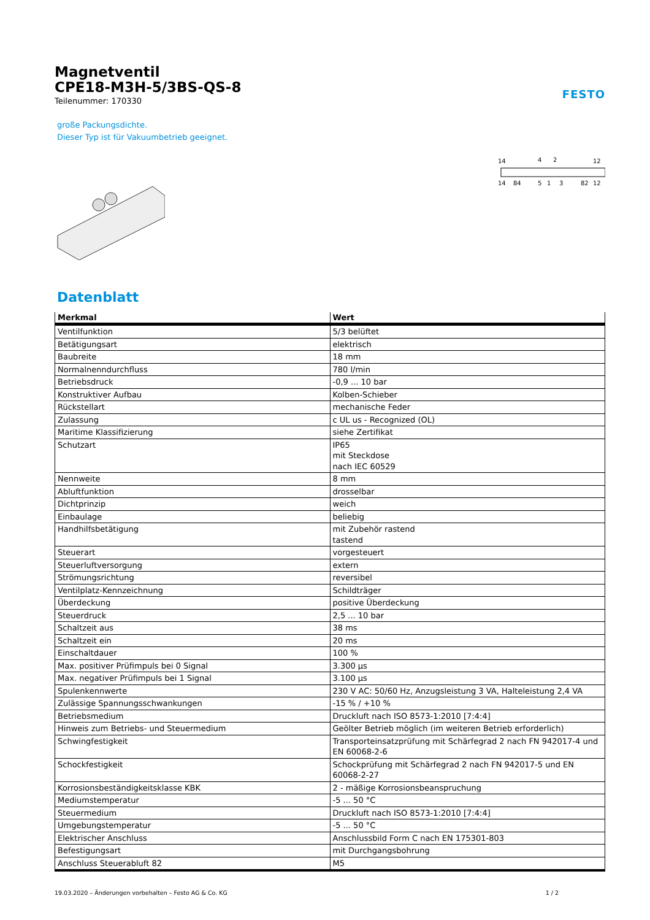Magnetventil
CPE18-M3H-5/3BS-QS-8
Teilenummer: 170330
FESTO
große Packungsdichte.
Dieser Typ ist für Vakuumbetrieb geeignet.
14
4
2
12
14
84
5
1
3
82
12
Datenblatt
| Merkmal | Wert |
| --- | --- |
| Ventilfunktion | 5/3 belüftet |
| Betätigungsart | elektrisch |
| Baubreite | 18 mm |
| Normalnenndurchfluss | 780 l/min |
| Betriebsdruck | -0,9 ... 10 bar |
| Konstruktiver Aufbau | Kolben-Schieber |
| Rückstellart | mechanische Feder |
| Zulassung | c UL us - Recognized (OL) |
| Maritime Klassifizierung | siehe Zertifikat |
| Schutzart | IP65 mit Steckdose nach IEC 60529 |
| Nennweite | 8 mm |
| Abluftfunktion | drosselbar |
| Dichtprinzip | weich |
| Einbaulage | beliebig |
| Handhilfsbetätigung | mit Zubehör rastend tastend |
| Steuerart | vorgesteuert |
| Steuerluftversorgung | extern |
| Strömungsrichtung | reversibel |
| Ventilplatz-Kennzeichnung | Schildträger |
| Überdeckung | positive Überdeckung |
| Steuerdruck | 2,5 ... 10 bar |
| Schaltzeit aus | 38 ms |
| Schaltzeit ein | 20 ms |
| Einschaltdauer | 100 % |
| Max. positiver Prüfimpuls bei 0 Signal | 3.300 µs |
| Max. negativer Prüfimpuls bei 1 Signal | 3.100 µs |
| Spulenkennwerte | 230 V AC: 50/60 Hz, Anzugsleistung 3 VA, Halteleistung 2,4 VA |
| Zulässige Spannungsschwankungen | -15 % / +10 % |
| Betriebsmedium | Druckluft nach ISO 8573-1:2010 [7:4:4] |
| Hinweis zum Betriebs- und Steuermedium | Geölter Betrieb möglich (im weiteren Betrieb erforderlich) |
| Schwingfestigkeit | Transporteinsatzprüfung mit Schärfegrad 2 nach FN 942017-4 und EN 60068-2-6 |
| Schockfestigkeit | Schockprüfung mit Schärfegrad 2 nach FN 942017-5 und EN 60068-2-27 |
| Korrosionsbeständigkeitsklasse KBK | 2 - mäßige Korrosionsbeanspruchung |
| Mediumstemperatur | -5 ... 50 °C |
| Steuermedium | Druckluft nach ISO 8573-1:2010 [7:4:4] |
| Umgebungstemperatur | -5 ... 50 °C |
| Elektrischer Anschluss | Anschlussbild Form C nach EN 175301-803 |
| Befestigungsart | mit Durchgangsbohrung |
| Anschluss Steuerabluft 82 | M5 |
19.03.2020 – Änderungen vorbehalten – Festo AG & Co. KG 1 / 2